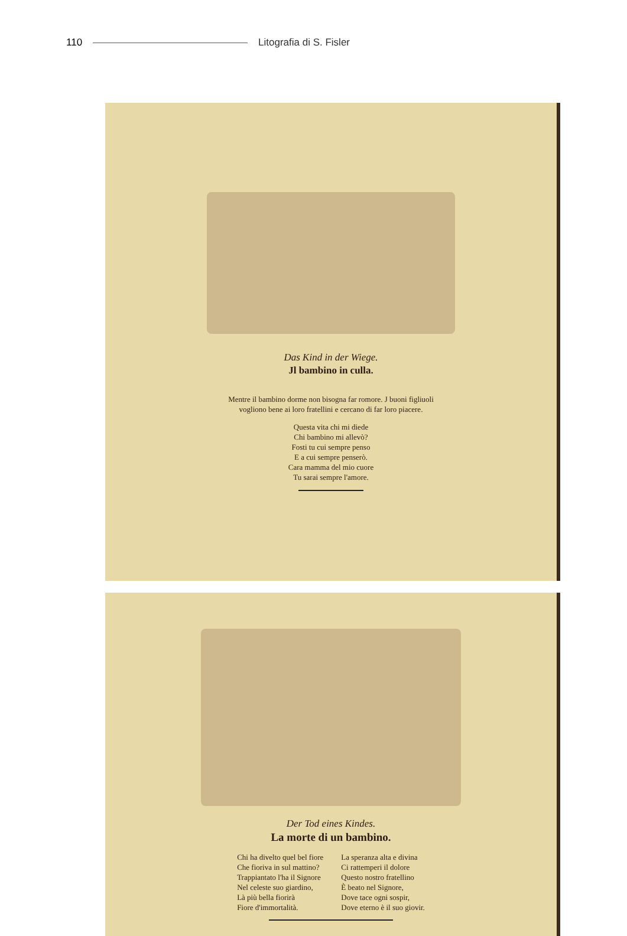110 Litografia di S. Fisler
Das Kind in der Wiege.
Jl bambino in culla.
Mentre il bambino dorme non bisogna far romore. J buoni figliuoli
vogliono bene ai loro fratellini e cercano di far loro piacere.
Questa vita chi mi diede
Chi bambino mi allevò?
Fosti tu cui sempre penso
E a cui sempre penserò.
Cara mamma del mio cuore
Tu sarai sempre l'amore.
Der Tod eines Kindes.
La morte di un bambino.
Chi ha divelto quel bel fiore
Che fioriva in sul mattino?
Trappiantato l'ha il Signore
Nel celeste suo giardino,
Là più bella fiorirà
Fiore d'immortalità.
La speranza alta e divina
Ci rattemperi il dolore
Questo nostro fratellino
È beato nel Signore,
Dove tace ogni sospir,
Dove eterno è il suo giovir.